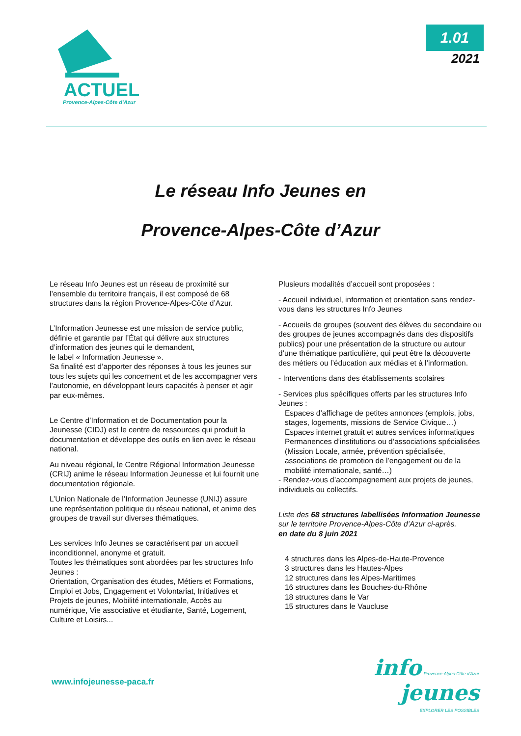ACTUEL
Provence-Alpes-Côte d'Azur
1.01
2021
Le réseau Info Jeunes en
Provence-Alpes-Côte d’Azur
Le réseau Info Jeunes est un réseau de proximité sur l’ensemble du territoire français, il est composé de 68 structures dans la région Provence-Alpes-Côte d’Azur.
L’Information Jeunesse est une mission de service public, définie et garantie par l’État qui délivre aux structures d’information des jeunes qui le demandent,
le label « Information Jeunesse ».
Sa finalité est d’apporter des réponses à tous les jeunes sur tous les sujets qui les concernent et de les accompagner vers l’autonomie, en développant leurs capacités à penser et agir par eux-mêmes.
Le Centre d’Information et de Documentation pour la Jeunesse (CIDJ) est le centre de ressources qui produit la documentation et développe des outils en lien avec le réseau national.
Au niveau régional, le Centre Régional Information Jeunesse (CRIJ) anime le réseau Information Jeunesse et lui fournit une documentation régionale.
L’Union Nationale de l’Information Jeunesse (UNIJ) assure une représentation politique du réseau national, et anime des groupes de travail sur diverses thématiques.
Les services Info Jeunes se caractérisent par un accueil inconditionnel, anonyme et gratuit.
Toutes les thématiques sont abordées par les structures Info Jeunes :
Orientation, Organisation des études, Métiers et Formations, Emploi et Jobs, Engagement et Volontariat, Initiatives et Projets de jeunes, Mobilité internationale, Accès au numérique, Vie associative et étudiante, Santé, Logement, Culture et Loisirs...
Plusieurs modalités d’accueil sont proposées :
- Accueil individuel, information et orientation sans rendez-vous dans les structures Info Jeunes
- Accueils de groupes (souvent des élèves du secondaire ou des groupes de jeunes accompagnés dans des dispositifs publics) pour une présentation de la structure ou autour d’une thématique particulière, qui peut être la découverte des métiers ou l’éducation aux médias et à l’information.
- Interventions dans des établissements scolaires
- Services plus spécifiques offerts par les structures Info Jeunes :
Espaces d’affichage de petites annonces (emplois, jobs, stages, logements, missions de Service Civique…)
Espaces internet gratuit et autres services informatiques
Permanences d’institutions ou d’associations spécialisées (Mission Locale, armée, prévention spécialisée, associations de promotion de l’engagement ou de la mobilité internationale, santé…)
- Rendez-vous d’accompagnement aux projets de jeunes, individuels ou collectifs.
Liste des 68 structures labellisées Information Jeunesse
sur le territoire Provence-Alpes-Côte d’Azur ci-après.
en date du 8 juin 2021
4 structures dans les Alpes-de-Haute-Provence
3 structures dans les Hautes-Alpes
12 structures dans les Alpes-Maritimes
16 structures dans les Bouches-du-Rhône
18 structures dans le Var
15 structures dans le Vaucluse
www.infojeunesse-paca.fr
info Provence-Alpes-Côte d'Azur
jeunes
EXPLORER LES POSSIBLES